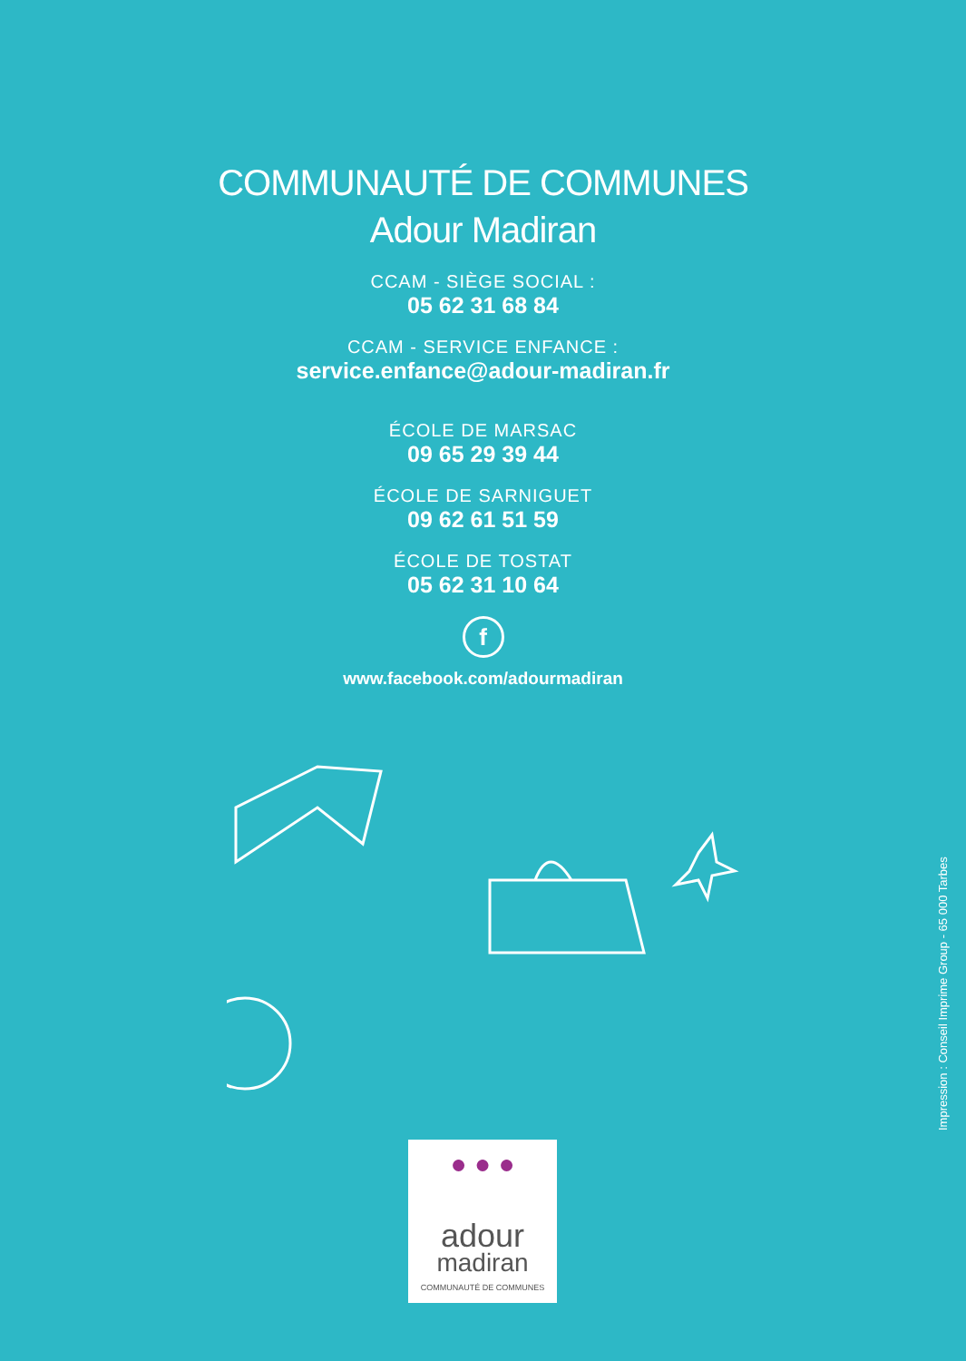COMMUNAUTÉ DE COMMUNES
Adour Madiran
CCAM - SIÈGE SOCIAL :
05 62 31 68 84
CCAM - SERVICE ENFANCE :
service.enfance@adour-madiran.fr
ÉCOLE DE MARSAC
09 65 29 39 44
ÉCOLE DE SARNIGUET
09 62 61 51 59
ÉCOLE DE TOSTAT
05 62 31 10 64
f
www.facebook.com/adourmadiran
Impression : Conseil Imprime Group - 65 000 Tarbes
● ● ●
adour
madiran
COMMUNAUTÉ DE COMMUNES